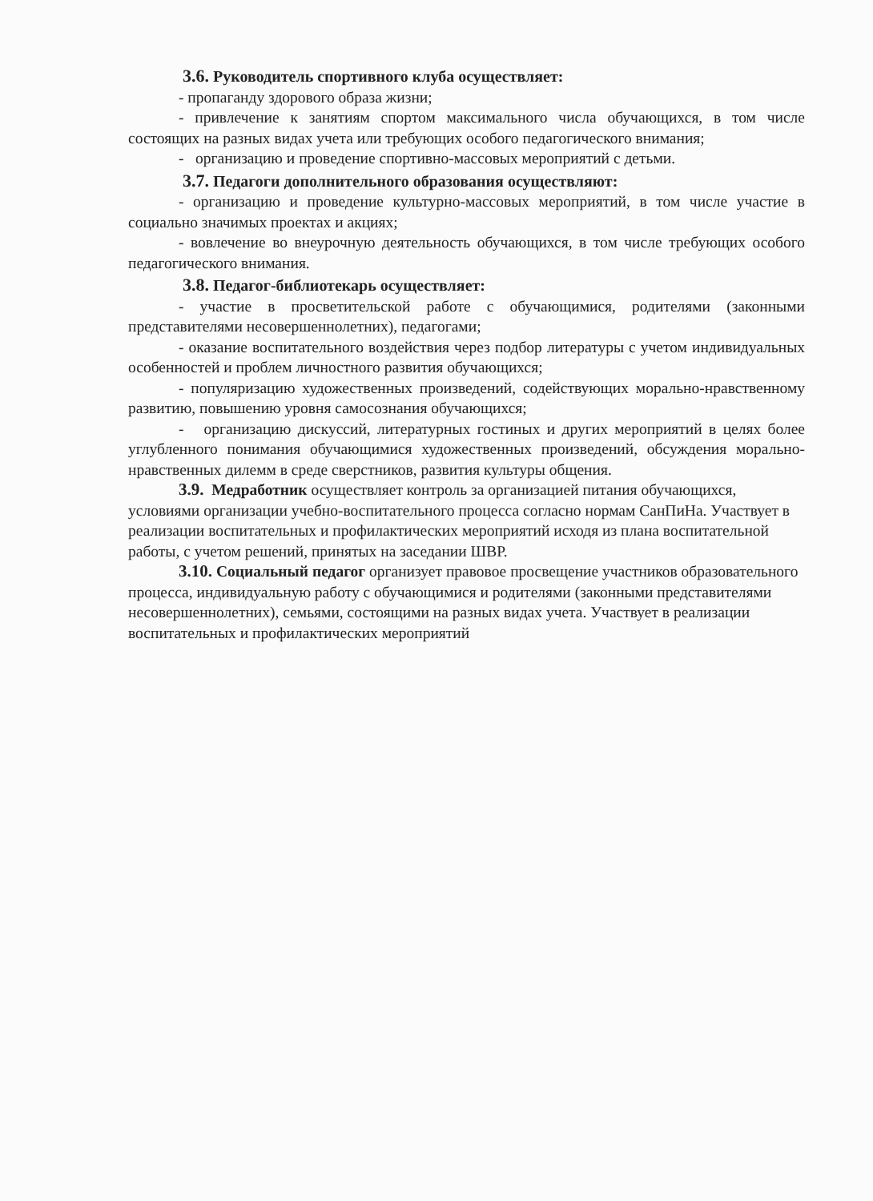3.6. Руководитель спортивного клуба осуществляет:
- пропаганду здорового образа жизни;
- привлечение к занятиям спортом максимального числа обучающихся, в том числе состоящих на разных видах учета или требующих особого педагогического внимания;
- организацию и проведение спортивно-массовых мероприятий с детьми.
3.7. Педагоги дополнительного образования осуществляют:
- организацию и проведение культурно-массовых мероприятий, в том числе участие в социально значимых проектах и акциях;
- вовлечение во внеурочную деятельность обучающихся, в том числе требующих особого педагогического внимания.
3.8. Педагог-библиотекарь осуществляет:
- участие в просветительской работе с обучающимися, родителями (законными представителями несовершеннолетних), педагогами;
- оказание воспитательного воздействия через подбор литературы с учетом индивидуальных особенностей и проблем личностного развития обучающихся;
- популяризацию художественных произведений, содействующих морально-нравственному развитию, повышению уровня самосознания обучающихся;
- организацию дискуссий, литературных гостиных и других мероприятий в целях более углубленного понимания обучающимися художественных произведений, обсуждения морально-нравственных дилемм в среде сверстников, развития культуры общения.
3.9. Медработник осуществляет контроль за организацией питания обучающихся, условиями организации учебно-воспитательного процесса согласно нормам СанПиНа. Участвует в реализации воспитательных и профилактических мероприятий исходя из плана воспитательной работы, с учетом решений, принятых на заседании ШВР.
3.10. Социальный педагог организует правовое просвещение участников образовательного процесса, индивидуальную работу с обучающимися и родителями (законными представителями несовершеннолетних), семьями, состоящими на разных видах учета. Участвует в реализации воспитательных и профилактических мероприятий